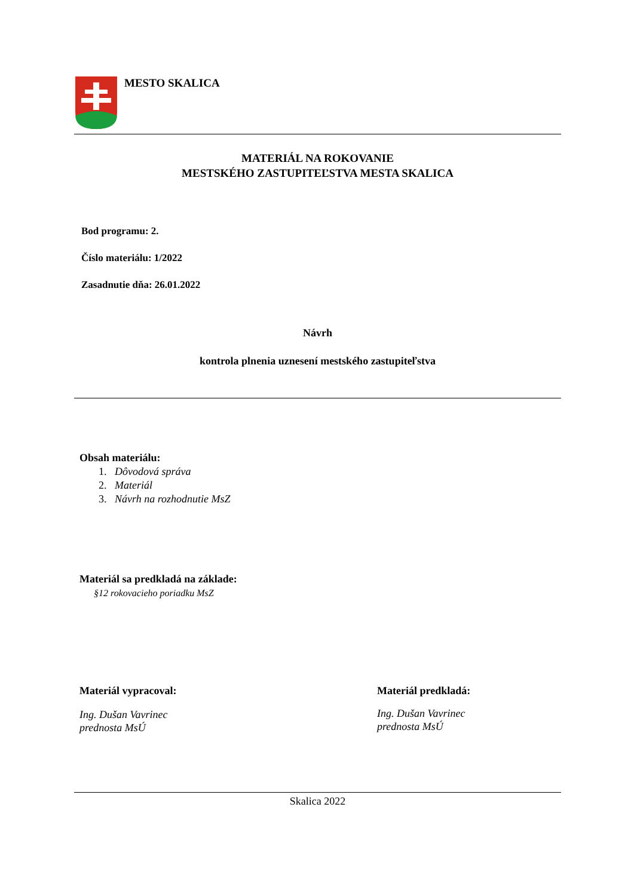MESTO SKALICA
MATERIÁL NA ROKOVANIE
MESTSKÉHO ZASTUPITEĽSTVA MESTA SKALICA
Bod programu: 2.
Číslo materiálu: 1/2022
Zasadnutie dňa: 26.01.2022
Návrh
kontrola plnenia uznesení mestského zastupiteľstva
Obsah materiálu:
1. Dôvodová správa
2. Materiál
3. Návrh na rozhodnutie MsZ
Materiál sa predkladá na základe:
§12 rokovacieho poriadku MsZ
Materiál vypracoval:
Ing. Dušan Vavrinec
prednosta MsÚ
Materiál predkladá:
Ing. Dušan Vavrinec
prednosta MsÚ
Skalica 2022